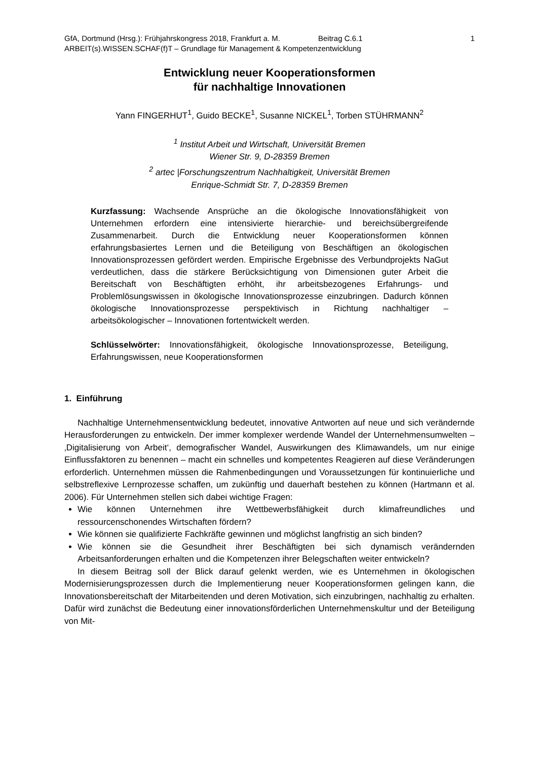GfA, Dortmund (Hrsg.): Frühjahrskongress 2018, Frankfurt a. M. Beitrag C.6.1 1
ARBEIT(s).WISSEN.SCHAF(f)T – Grundlage für Management & Kompetenzentwicklung
Entwicklung neuer Kooperationsformen
für nachhaltige Innovationen
Yann FINGERHUT<sup>1</sup>, Guido BECKE<sup>1</sup>, Susanne NICKEL<sup>1</sup>, Torben STÜHRMANN<sup>2</sup>
<sup>1</sup> Institut Arbeit und Wirtschaft, Universität Bremen
Wiener Str. 9, D-28359 Bremen
<sup>2</sup> artec |Forschungszentrum Nachhaltigkeit, Universität Bremen
Enrique-Schmidt Str. 7, D-28359 Bremen
Kurzfassung: Wachsende Ansprüche an die ökologische Innovationsfähigkeit von Unternehmen erfordern eine intensivierte hierarchie- und bereichsübergreifende Zusammenarbeit. Durch die Entwicklung neuer Kooperationsformen können erfahrungsbasiertes Lernen und die Beteiligung von Beschäftigen an ökologischen Innovationsprozessen gefördert werden. Empirische Ergebnisse des Verbundprojekts NaGut verdeutlichen, dass die stärkere Berücksichtigung von Dimensionen guter Arbeit die Bereitschaft von Beschäftigten erhöht, ihr arbeitsbezogenes Erfahrungs- und Problemlösungswissen in ökologische Innovationsprozesse einzubringen. Dadurch können ökologische Innovationsprozesse perspektivisch in Richtung nachhaltiger – arbeitsökologischer – Innovationen fortentwickelt werden.
Schlüsselwörter: Innovationsfähigkeit, ökologische Innovationsprozesse, Beteiligung, Erfahrungswissen, neue Kooperationsformen
1. Einführung
Nachhaltige Unternehmensentwicklung bedeutet, innovative Antworten auf neue und sich verändernde Herausforderungen zu entwickeln. Der immer komplexer werdende Wandel der Unternehmensumwelten – ‚Digitalisierung von Arbeit‘, demografischer Wandel, Auswirkungen des Klimawandels, um nur einige Einflussfaktoren zu benennen – macht ein schnelles und kompetentes Reagieren auf diese Veränderungen erforderlich. Unternehmen müssen die Rahmenbedingungen und Voraussetzungen für kontinuierliche und selbstreflexive Lernprozesse schaffen, um zukünftig und dauerhaft bestehen zu können (Hartmann et al. 2006). Für Unternehmen stellen sich dabei wichtige Fragen:
Wie können Unternehmen ihre Wettbewerbsfähigkeit durch klimafreundliches und ressourcenschonendes Wirtschaften fördern?
Wie können sie qualifizierte Fachkräfte gewinnen und möglichst langfristig an sich binden?
Wie können sie die Gesundheit ihrer Beschäftigten bei sich dynamisch verändernden Arbeitsanforderungen erhalten und die Kompetenzen ihrer Belegschaften weiter entwickeln?
In diesem Beitrag soll der Blick darauf gelenkt werden, wie es Unternehmen in ökologischen Modernisierungsprozessen durch die Implementierung neuer Kooperationsformen gelingen kann, die Innovationsbereitschaft der Mitarbeitenden und deren Motivation, sich einzubringen, nachhaltig zu erhalten. Dafür wird zunächst die Bedeutung einer innovationsförderlichen Unternehmenskultur und der Beteiligung von Mit-